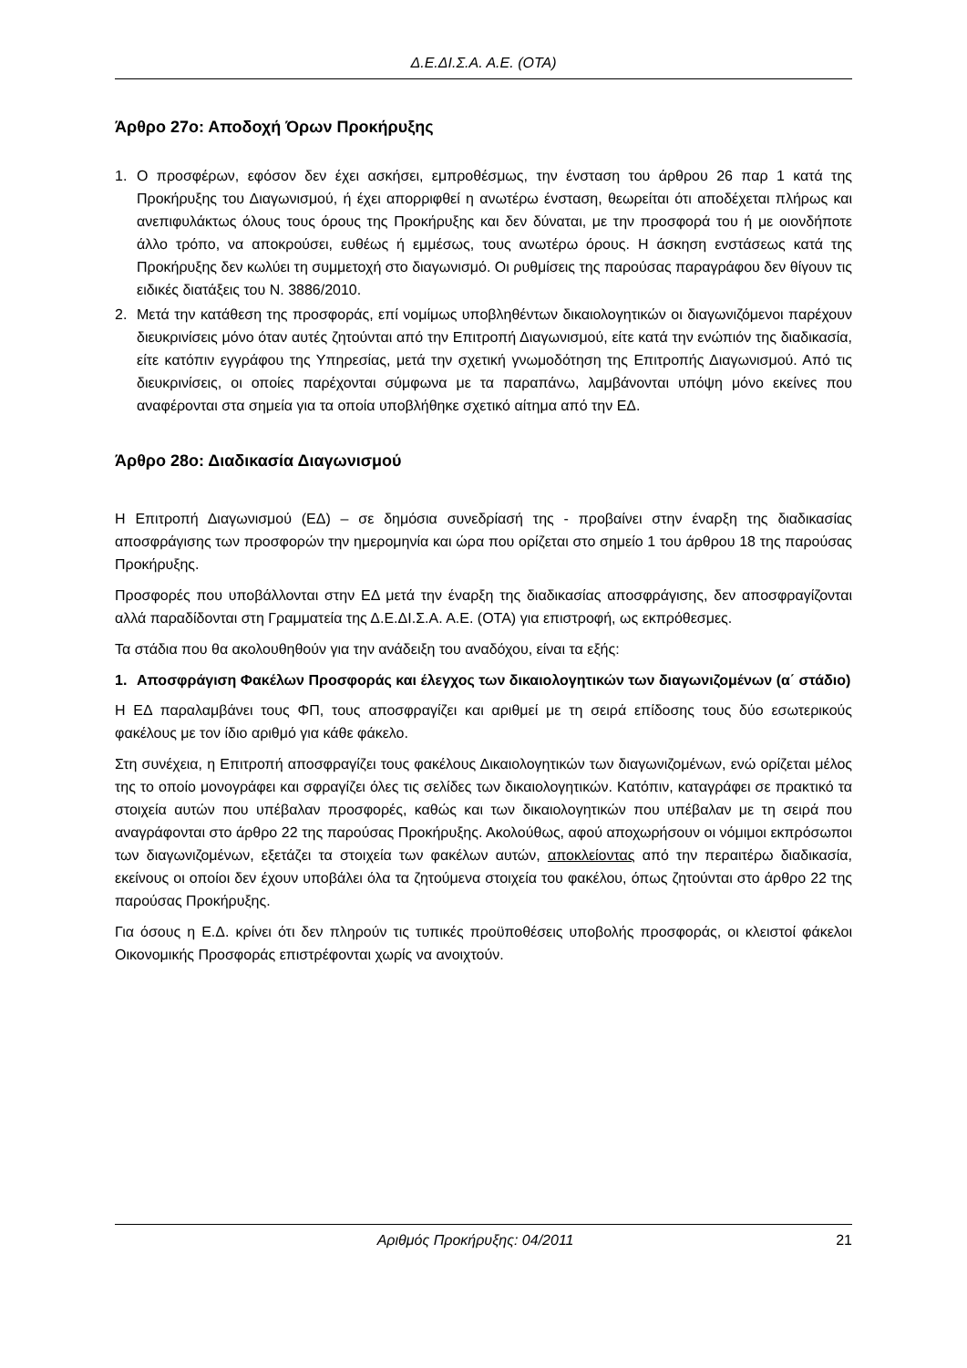Δ.Ε.ΔΙ.Σ.Α. Α.Ε. (ΟΤΑ)
Άρθρο 27ο: Αποδοχή Όρων Προκήρυξης
1. Ο προσφέρων, εφόσον δεν έχει ασκήσει, εμπροθέσμως, την ένσταση του άρθρου 26 παρ 1 κατά της Προκήρυξης του Διαγωνισμού, ή έχει απορριφθεί η ανωτέρω ένσταση, θεωρείται ότι αποδέχεται πλήρως και ανεπιφυλάκτως όλους τους όρους της Προκήρυξης και δεν δύναται, με την προσφορά του ή με οιονδήποτε άλλο τρόπο, να αποκρούσει, ευθέως ή εμμέσως, τους ανωτέρω όρους. Η άσκηση ενστάσεως κατά της Προκήρυξης δεν κωλύει τη συμμετοχή στο διαγωνισμό. Οι ρυθμίσεις της παρούσας παραγράφου δεν θίγουν τις ειδικές διατάξεις του Ν. 3886/2010.
2. Μετά την κατάθεση της προσφοράς, επί νομίμως υποβληθέντων δικαιολογητικών οι διαγωνιζόμενοι παρέχουν διευκρινίσεις μόνο όταν αυτές ζητούνται από την Επιτροπή Διαγωνισμού, είτε κατά την ενώπιόν της διαδικασία, είτε κατόπιν εγγράφου της Υπηρεσίας, μετά την σχετική γνωμοδότηση της Επιτροπής Διαγωνισμού. Από τις διευκρινίσεις, οι οποίες παρέχονται σύμφωνα με τα παραπάνω, λαμβάνονται υπόψη μόνο εκείνες που αναφέρονται στα σημεία για τα οποία υποβλήθηκε σχετικό αίτημα από την ΕΔ.
Άρθρο 28ο: Διαδικασία Διαγωνισμού
Η Επιτροπή Διαγωνισμού (ΕΔ) – σε δημόσια συνεδρίασή της - προβαίνει στην έναρξη της διαδικασίας αποσφράγισης των προσφορών την ημερομηνία και ώρα που ορίζεται στο σημείο 1 του άρθρου 18 της παρούσας Προκήρυξης.
Προσφορές που υποβάλλονται στην ΕΔ μετά την έναρξη της διαδικασίας αποσφράγισης, δεν αποσφραγίζονται αλλά παραδίδονται στη Γραμματεία της Δ.Ε.ΔΙ.Σ.Α. Α.Ε. (ΟΤΑ) για επιστροφή, ως εκπρόθεσμες.
Τα στάδια που θα ακολουθηθούν για την ανάδειξη του αναδόχου, είναι τα εξής:
1. Αποσφράγιση Φακέλων Προσφοράς και έλεγχος των δικαιολογητικών των διαγωνιζομένων (α΄ στάδιο)
Η ΕΔ παραλαμβάνει τους ΦΠ, τους αποσφραγίζει και αριθμεί με τη σειρά επίδοσης τους δύο εσωτερικούς φακέλους με τον ίδιο αριθμό για κάθε φάκελο.
Στη συνέχεια, η Επιτροπή αποσφραγίζει τους φακέλους Δικαιολογητικών των διαγωνιζομένων, ενώ ορίζεται μέλος της το οποίο μονογράφει και σφραγίζει όλες τις σελίδες των δικαιολογητικών. Κατόπιν, καταγράφει σε πρακτικό τα στοιχεία αυτών που υπέβαλαν προσφορές, καθώς και των δικαιολογητικών που υπέβαλαν με τη σειρά που αναγράφονται στο άρθρο 22 της παρούσας Προκήρυξης. Ακολούθως, αφού αποχωρήσουν οι νόμιμοι εκπρόσωποι των διαγωνιζομένων, εξετάζει τα στοιχεία των φακέλων αυτών, αποκλείοντας από την περαιτέρω διαδικασία, εκείνους οι οποίοι δεν έχουν υποβάλει όλα τα ζητούμενα στοιχεία του φακέλου, όπως ζητούνται στο άρθρο 22 της παρούσας Προκήρυξης.
Για όσους η Ε.Δ. κρίνει ότι δεν πληρούν τις τυπικές προϋποθέσεις υποβολής προσφοράς, οι κλειστοί φάκελοι Οικονομικής Προσφοράς επιστρέφονται χωρίς να ανοιχτούν.
Αριθμός Προκήρυξης: 04/2011 21